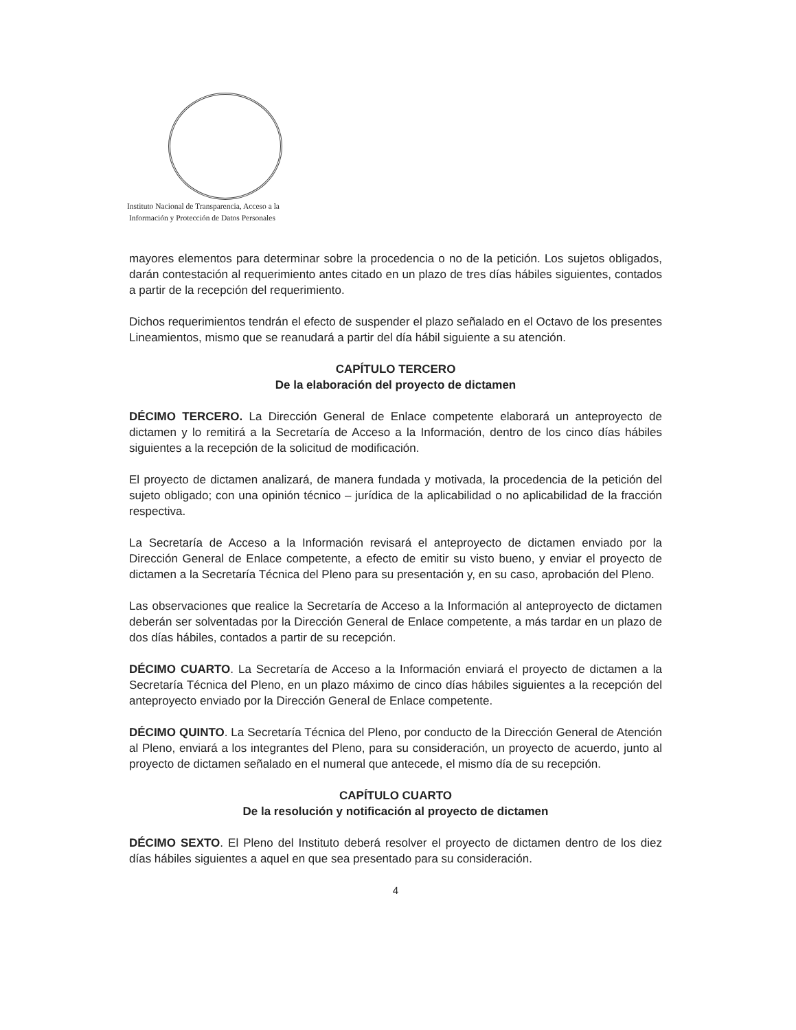Instituto Nacional de Transparencia, Acceso a la
Información y Protección de Datos Personales
mayores elementos para determinar sobre la procedencia o no de la petición. Los sujetos obligados, darán contestación al requerimiento antes citado en un plazo de tres días hábiles siguientes, contados a partir de la recepción del requerimiento.
Dichos requerimientos tendrán el efecto de suspender el plazo señalado en el Octavo de los presentes Lineamientos, mismo que se reanudará a partir del día hábil siguiente a su atención.
CAPÍTULO TERCERO
De la elaboración del proyecto de dictamen
DÉCIMO TERCERO. La Dirección General de Enlace competente elaborará un anteproyecto de dictamen y lo remitirá a la Secretaría de Acceso a la Información, dentro de los cinco días hábiles siguientes a la recepción de la solicitud de modificación.
El proyecto de dictamen analizará, de manera fundada y motivada, la procedencia de la petición del sujeto obligado; con una opinión técnico – jurídica de la aplicabilidad o no aplicabilidad de la fracción respectiva.
La Secretaría de Acceso a la Información revisará el anteproyecto de dictamen enviado por la Dirección General de Enlace competente, a efecto de emitir su visto bueno, y enviar el proyecto de dictamen a la Secretaría Técnica del Pleno para su presentación y, en su caso, aprobación del Pleno.
Las observaciones que realice la Secretaría de Acceso a la Información al anteproyecto de dictamen deberán ser solventadas por la Dirección General de Enlace competente, a más tardar en un plazo de dos días hábiles, contados a partir de su recepción.
DÉCIMO CUARTO. La Secretaría de Acceso a la Información enviará el proyecto de dictamen a la Secretaría Técnica del Pleno, en un plazo máximo de cinco días hábiles siguientes a la recepción del anteproyecto enviado por la Dirección General de Enlace competente.
DÉCIMO QUINTO. La Secretaría Técnica del Pleno, por conducto de la Dirección General de Atención al Pleno, enviará a los integrantes del Pleno, para su consideración, un proyecto de acuerdo, junto al proyecto de dictamen señalado en el numeral que antecede, el mismo día de su recepción.
CAPÍTULO CUARTO
De la resolución y notificación al proyecto de dictamen
DÉCIMO SEXTO. El Pleno del Instituto deberá resolver el proyecto de dictamen dentro de los diez días hábiles siguientes a aquel en que sea presentado para su consideración.
4